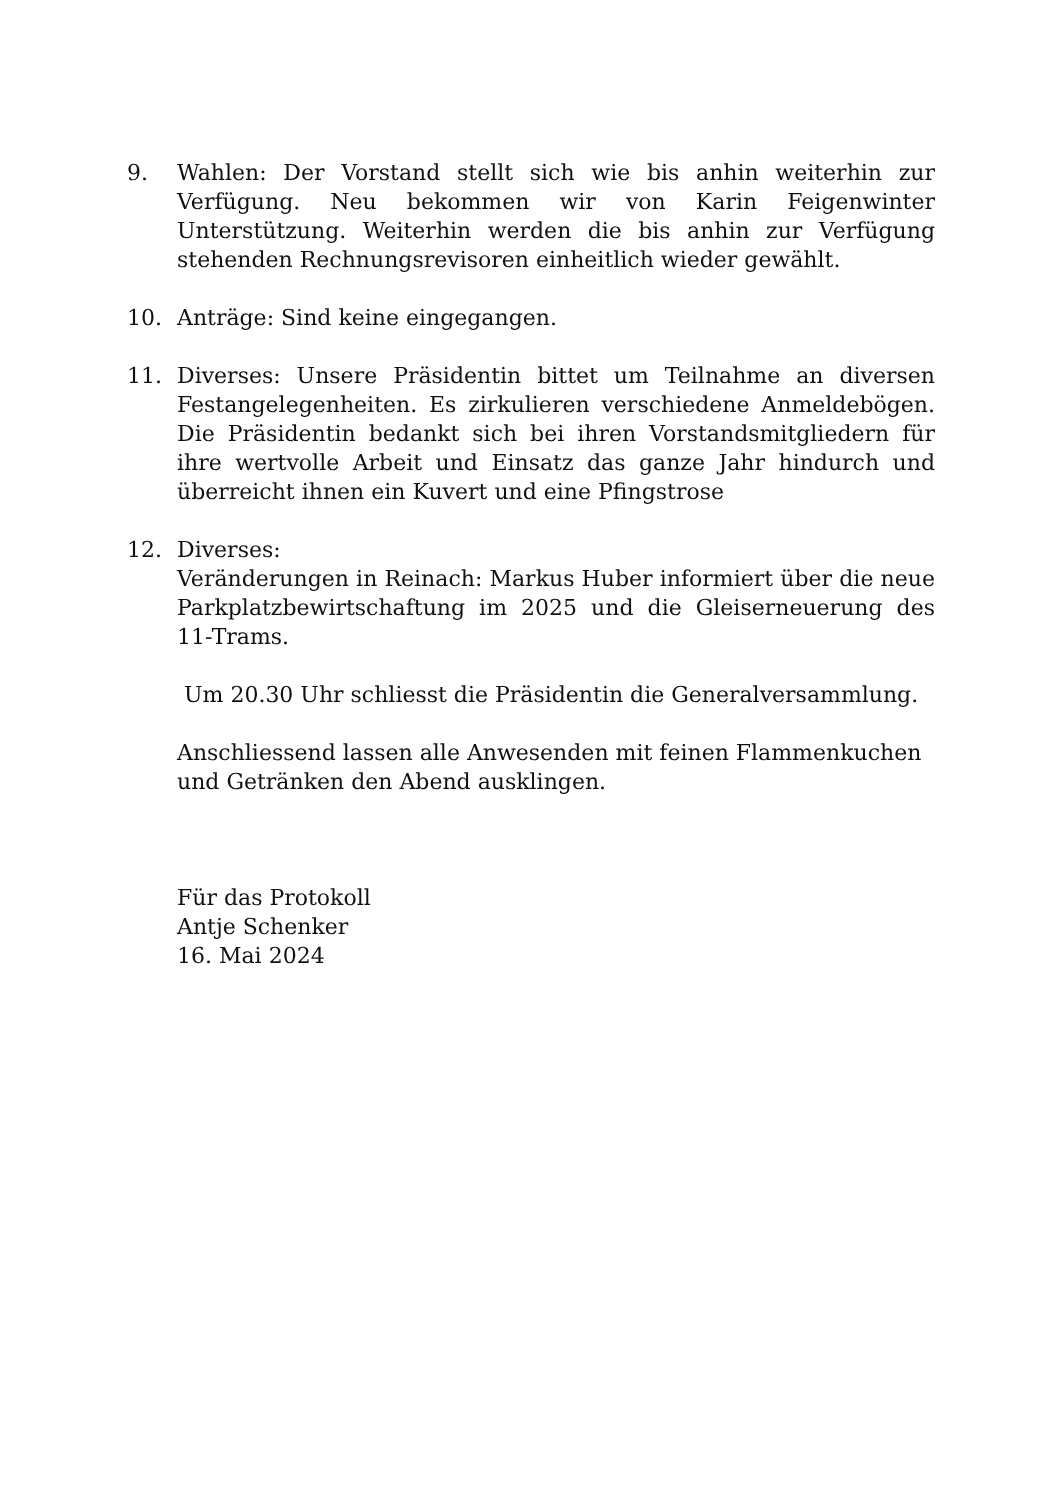9. Wahlen: Der Vorstand stellt sich wie bis anhin weiterhin zur Verfügung. Neu bekommen wir von Karin Feigenwinter Unterstützung. Weiterhin werden die bis anhin zur Verfügung stehenden Rechnungsrevisoren einheitlich wieder gewählt.
10. Anträge: Sind keine eingegangen.
11. Diverses: Unsere Präsidentin bittet um Teilnahme an diversen Festangelegenheiten. Es zirkulieren verschiedene Anmeldebögen. Die Präsidentin bedankt sich bei ihren Vorstandsmitgliedern für ihre wertvolle Arbeit und Einsatz das ganze Jahr hindurch und überreicht ihnen ein Kuvert und eine Pfingstrose
12. Diverses:
Veränderungen in Reinach: Markus Huber informiert über die neue Parkplatzbewirtschaftung im 2025 und die Gleiserneuerung des 11-Trams.
Um 20.30 Uhr schliesst die Präsidentin die Generalversammlung.
Anschliessend lassen alle Anwesenden mit feinen Flammenkuchen und Getränken den Abend ausklingen.
Für das Protokoll
Antje Schenker
16. Mai 2024